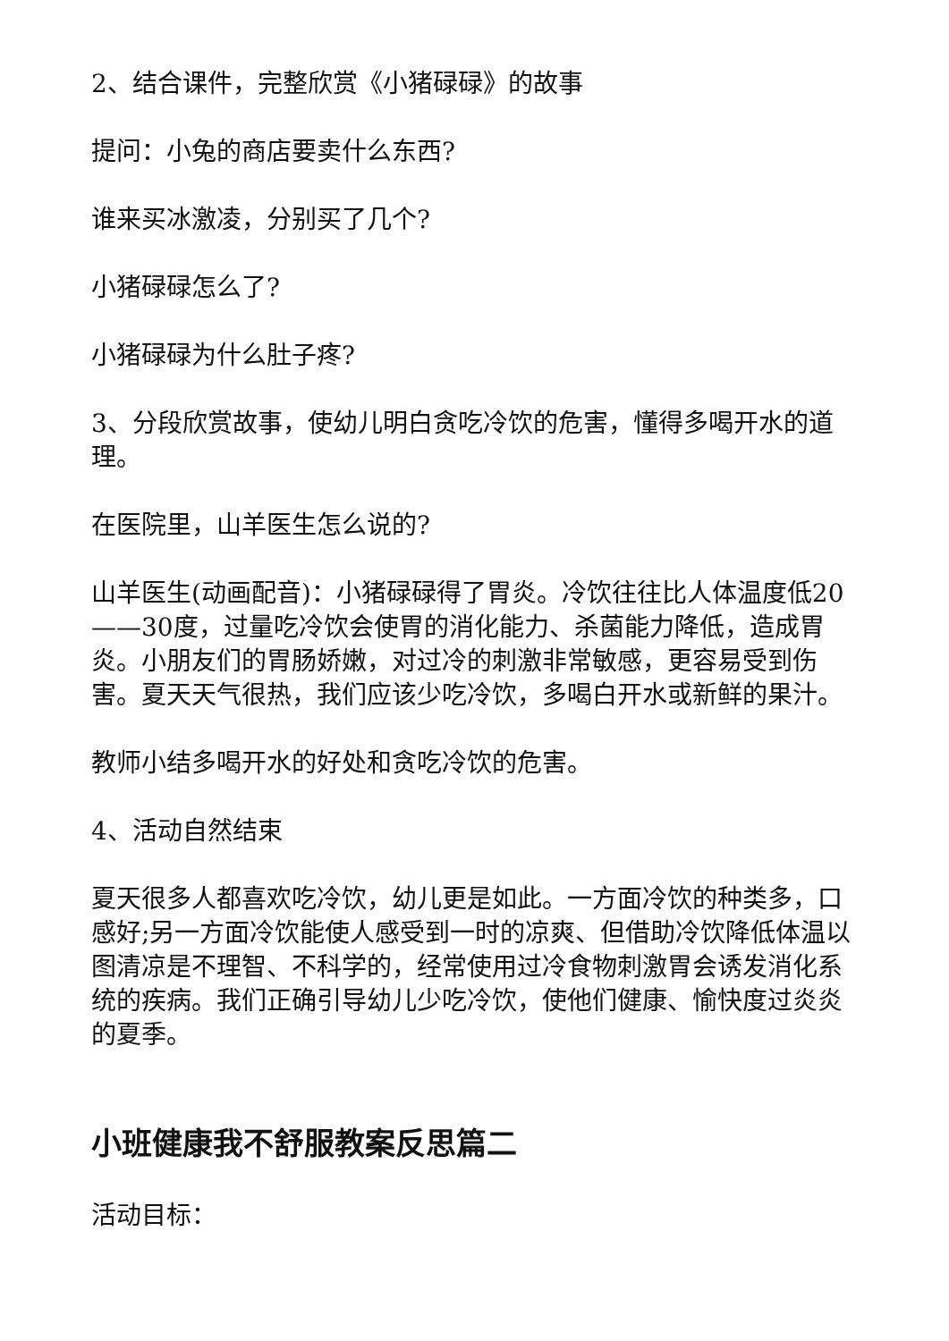2、结合课件，完整欣赏《小猪碌碌》的故事
提问：小兔的商店要卖什么东西?
谁来买冰激凌，分别买了几个?
小猪碌碌怎么了?
小猪碌碌为什么肚子疼?
3、分段欣赏故事，使幼儿明白贪吃冷饮的危害，懂得多喝开水的道理。
在医院里，山羊医生怎么说的?
山羊医生(动画配音)：小猪碌碌得了胃炎。冷饮往往比人体温度低20——30度，过量吃冷饮会使胃的消化能力、杀菌能力降低，造成胃炎。小朋友们的胃肠娇嫩，对过冷的刺激非常敏感，更容易受到伤害。夏天天气很热，我们应该少吃冷饮，多喝白开水或新鲜的果汁。
教师小结多喝开水的好处和贪吃冷饮的危害。
4、活动自然结束
夏天很多人都喜欢吃冷饮，幼儿更是如此。一方面冷饮的种类多，口感好;另一方面冷饮能使人感受到一时的凉爽、但借助冷饮降低体温以图清凉是不理智、不科学的，经常使用过冷食物刺激胃会诱发消化系统的疾病。我们正确引导幼儿少吃冷饮，使他们健康、愉快度过炎炎的夏季。
小班健康我不舒服教案反思篇二
活动目标：